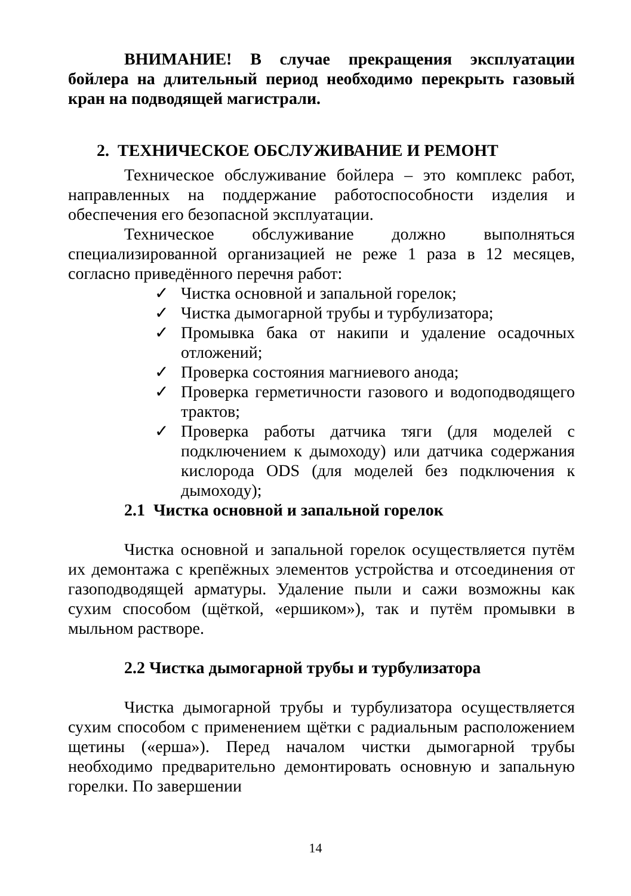ВНИМАНИЕ! В случае прекращения эксплуатации бойлера на длительный период необходимо перекрыть газовый кран на подводящей магистрали.
2. ТЕХНИЧЕСКОЕ ОБСЛУЖИВАНИЕ И РЕМОНТ
Техническое обслуживание бойлера – это комплекс работ, направленных на поддержание работоспособности изделия и обеспечения его безопасной эксплуатации.
Техническое обслуживание должно выполняться специализированной организацией не реже 1 раза в 12 месяцев, согласно приведённого перечня работ:
✓ Чистка основной и запальной горелок;
✓ Чистка дымогарной трубы и турбулизатора;
✓ Промывка бака от накипи и удаление осадочных отложений;
✓ Проверка состояния магниевого анода;
✓ Проверка герметичности газового и водоподводящего трактов;
✓ Проверка работы датчика тяги (для моделей с подключением к дымоходу) или датчика содержания кислорода ODS (для моделей без подключения к дымоходу);
2.1 Чистка основной и запальной горелок
Чистка основной и запальной горелок осуществляется путём их демонтажа с крепёжных элементов устройства и отсоединения от газоподводящей арматуры. Удаление пыли и сажи возможны как сухим способом (щёткой, «ершиком»), так и путём промывки в мыльном растворе.
2.2 Чистка дымогарной трубы и турбулизатора
Чистка дымогарной трубы и турбулизатора осуществляется сухим способом с применением щётки с радиальным расположением щетины («ерша»). Перед началом чистки дымогарной трубы необходимо предварительно демонтировать основную и запальную горелки. По завершении
14